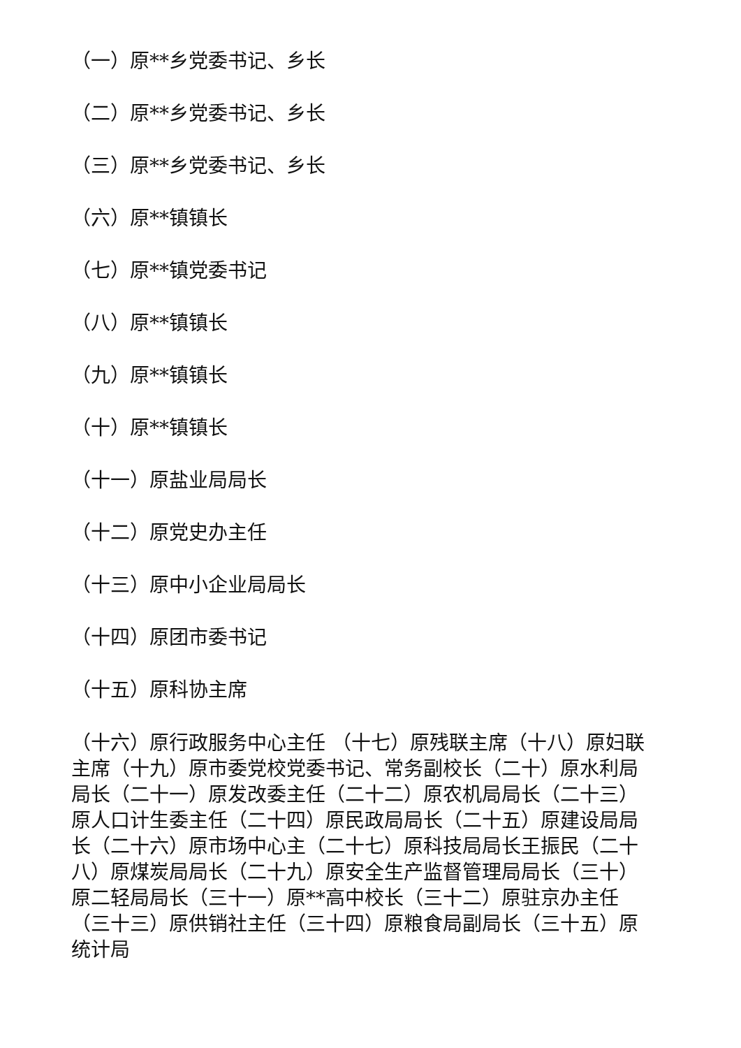（一）原**乡党委书记、乡长
（二）原**乡党委书记、乡长
（三）原**乡党委书记、乡长
（六）原**镇镇长
（七）原**镇党委书记
（八）原**镇镇长
（九）原**镇镇长
（十）原**镇镇长
（十一）原盐业局局长
（十二）原党史办主任
（十三）原中小企业局局长
（十四）原团市委书记
（十五）原科协主席
（十六）原行政服务中心主任 （十七）原残联主席（十八）原妇联主席（十九）原市委党校党委书记、常务副校长（二十）原水利局局长（二十一）原发改委主任（二十二）原农机局局长（二十三）原人口计生委主任（二十四）原民政局局长（二十五）原建设局局长（二十六）原市场中心主（二十七）原科技局局长王振民（二十八）原煤炭局局长（二十九）原安全生产监督管理局局长（三十）原二轻局局长（三十一）原**高中校长（三十二）原驻京办主任（三十三）原供销社主任（三十四）原粮食局副局长（三十五）原统计局